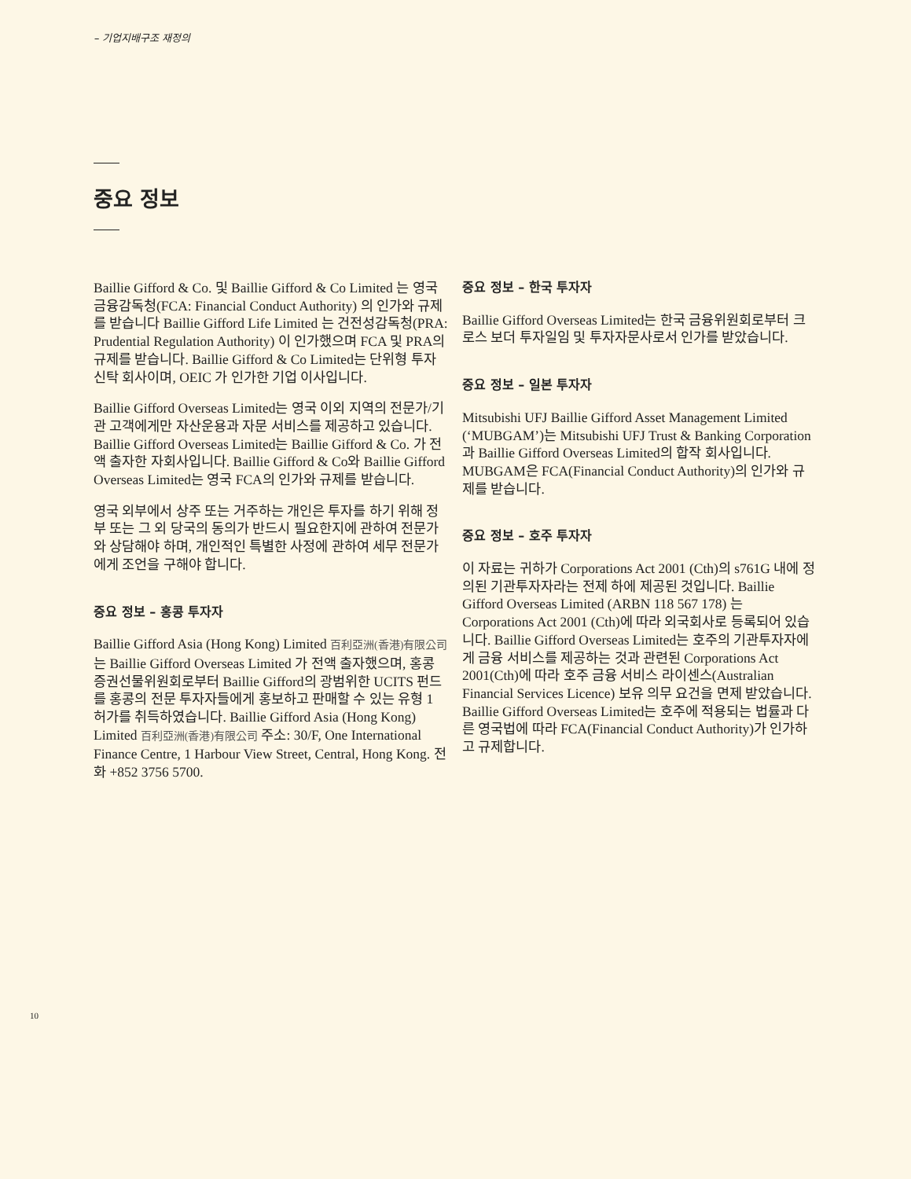– 기업지배구조 재정의
중요 정보
Baillie Gifford & Co. 및 Baillie Gifford & Co Limited 는 영국 금융감독청(FCA: Financial Conduct Authority) 의 인가와 규제를 받습니다 Baillie Gifford Life Limited 는 건전성감독청(PRA: Prudential Regulation Authority) 이 인가했으며 FCA 및 PRA의 규제를 받습니다. Baillie Gifford & Co Limited는 단위형 투자신탁 회사이며, OEIC 가 인가한 기업 이사입니다.
Baillie Gifford Overseas Limited는 영국 이외 지역의 전문가/기관 고객에게만 자산운용과 자문 서비스를 제공하고 있습니다. Baillie Gifford Overseas Limited는 Baillie Gifford & Co. 가 전액 출자한 자회사입니다. Baillie Gifford & Co와 Baillie Gifford Overseas Limited는 영국 FCA의 인가와 규제를 받습니다.
영국 외부에서 상주 또는 거주하는 개인은 투자를 하기 위해 정부 또는 그 외 당국의 동의가 반드시 필요한지에 관하여 전문가와 상담해야 하며, 개인적인 특별한 사정에 관하여 세무 전문가에게 조언을 구해야 합니다.
중요 정보 – 홍콩 투자자
Baillie Gifford Asia (Hong Kong) Limited 百利亞洲(香港)有限公司 는 Baillie Gifford Overseas Limited 가 전액 출자했으며, 홍콩 증권선물위원회로부터 Baillie Gifford의 광범위한 UCITS 펀드를 홍콩의 전문 투자자들에게 홍보하고 판매할 수 있는 유형 1 허가를 취득하였습니다. Baillie Gifford Asia (Hong Kong) Limited 百利亞洲(香港)有限公司 주소: 30/F, One International Finance Centre, 1 Harbour View Street, Central, Hong Kong. 전화 +852 3756 5700.
중요 정보 – 한국 투자자
Baillie Gifford Overseas Limited는 한국 금융위원회로부터 크로스 보더 투자일임 및 투자자문사로서 인가를 받았습니다.
중요 정보 – 일본 투자자
Mitsubishi UFJ Baillie Gifford Asset Management Limited (‘MUBGAM’)는 Mitsubishi UFJ Trust & Banking Corporation 과 Baillie Gifford Overseas Limited의 합작 회사입니다. MUBGAM은 FCA(Financial Conduct Authority)의 인가와 규제를 받습니다.
중요 정보 – 호주 투자자
이 자료는 귀하가 Corporations Act 2001 (Cth)의 s761G 내에 정의된 기관투자자라는 전제 하에 제공된 것입니다. Baillie Gifford Overseas Limited (ARBN 118 567 178) 는 Corporations Act 2001 (Cth)에 따라 외국회사로 등록되어 있습니다. Baillie Gifford Overseas Limited는 호주의 기관투자자에게 금융 서비스를 제공하는 것과 관련된 Corporations Act 2001(Cth)에 따라 호주 금융 서비스 라이센스(Australian Financial Services Licence) 보유 의무 요건을 면제 받았습니다. Baillie Gifford Overseas Limited는 호주에 적용되는 법률과 다른 영국법에 따라 FCA(Financial Conduct Authority)가 인가하고 규제합니다.
10